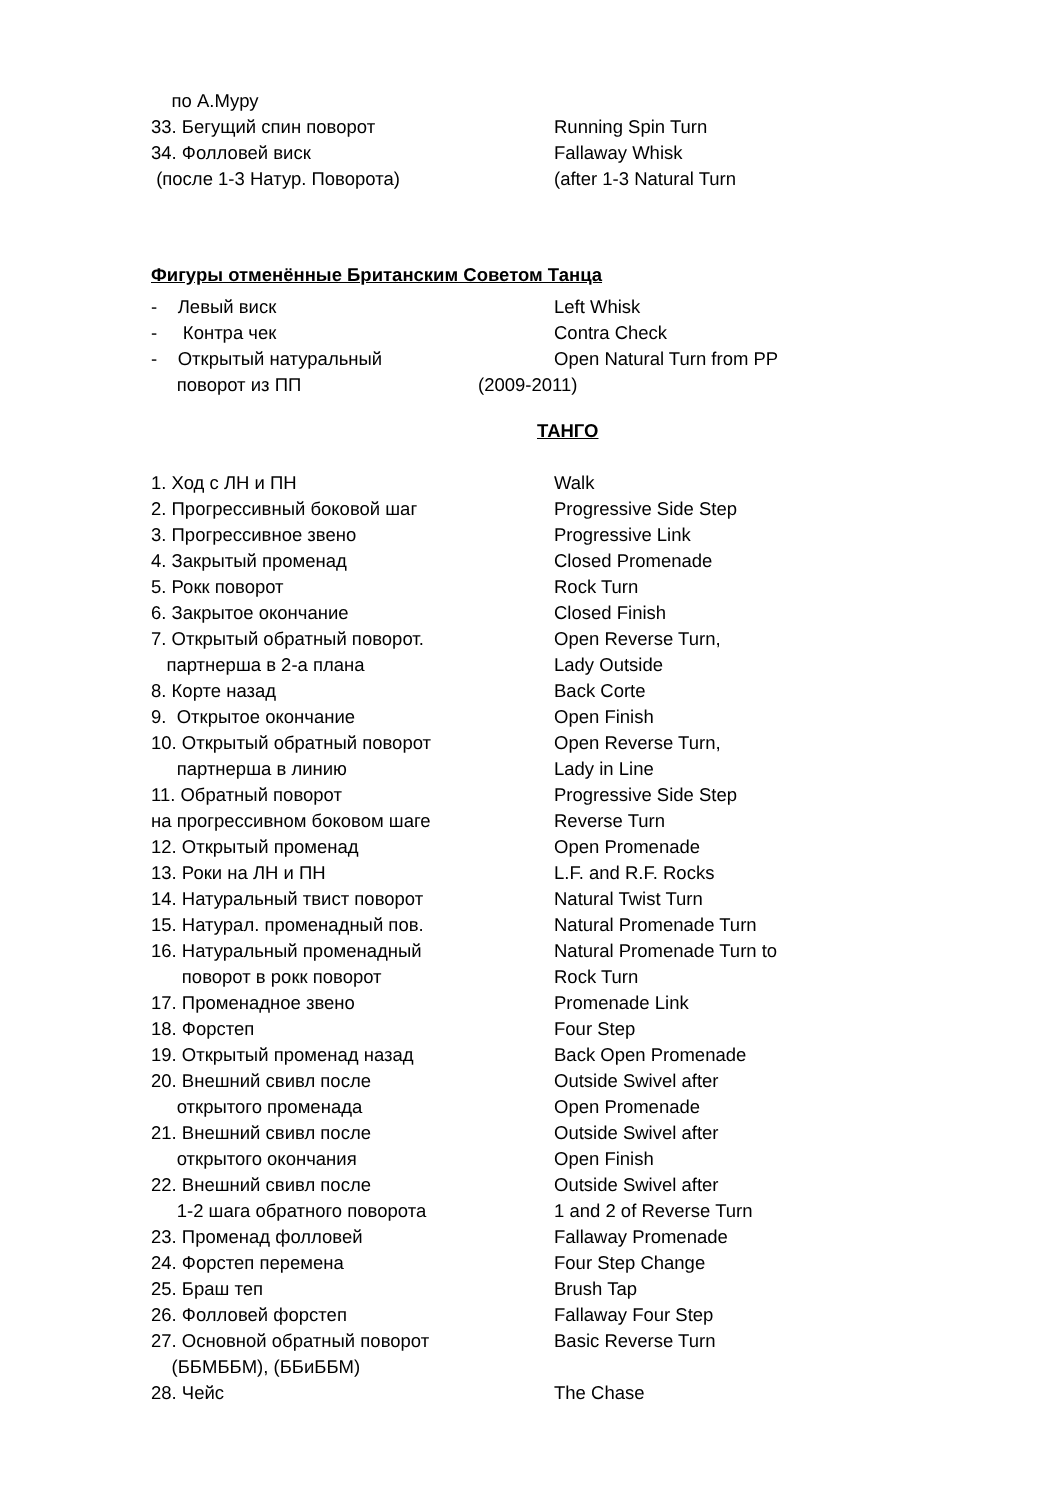по А.Муру
33. Бегущий спин поворот
Running Spin Turn
34. Фолловей виск
Fallaway Whisk
(после 1-3 Натур. Поворота)
(after 1-3 Natural Turn
Фигуры отменённые Британским Советом Танца
- Левый виск
Left Whisk
- Контра чек
Contra Check
- Открытый натуральный
Open Natural Turn from PP
поворот из ПП
(2009-2011)
ТАНГО
1. Ход с ЛН и ПН
Walk
2. Прогрессивный боковой шаг
Progressive Side Step
3. Прогрессивное звено
Progressive Link
4. Закрытый променад
Closed Promenade
5. Рокк поворот
Rock Turn
6. Закрытое окончание
Closed Finish
7. Открытый обратный поворот.
Open Reverse Turn,
партнерша в 2-а плана
Lady Outside
8. Корте назад
Back Corte
9. Открытое окончание
Open Finish
10. Открытый обратный поворот
Open Reverse Turn,
партнерша в линию
Lady in Line
11. Обратный поворот
Progressive Side Step
на прогрессивном боковом шаге
Reverse Turn
12. Открытый променад
Open Promenade
13. Роки на ЛН и ПН
L.F. and R.F. Rocks
14. Натуральный твист поворот
Natural Twist Turn
15. Натурал. променадный пов.
Natural Promenade Turn
16. Натуральный променадный
Natural Promenade Turn to
поворот в рокк поворот
Rock Turn
17. Променадное звено
Promenade Link
18. Форстеп
Four Step
19. Открытый променад назад
Back Open Promenade
20. Внешний свивл после
Outside Swivel after
открытого променада
Open Promenade
21. Внешний свивл после
Outside Swivel after
открытого окончания
Open Finish
22. Внешний свивл после
Outside Swivel after
1-2 шага обратного поворота
1 and 2 of Reverse Turn
23. Променад фолловей
Fallaway Promenade
24. Форстеп перемена
Four Step Change
25. Браш теп
Brush Tap
26. Фолловей форстеп
Fallaway Four Step
27. Основной обратный поворот
Basic Reverse Turn
(ББМББМ), (ББиББМ)
28. Чейс
The Chase